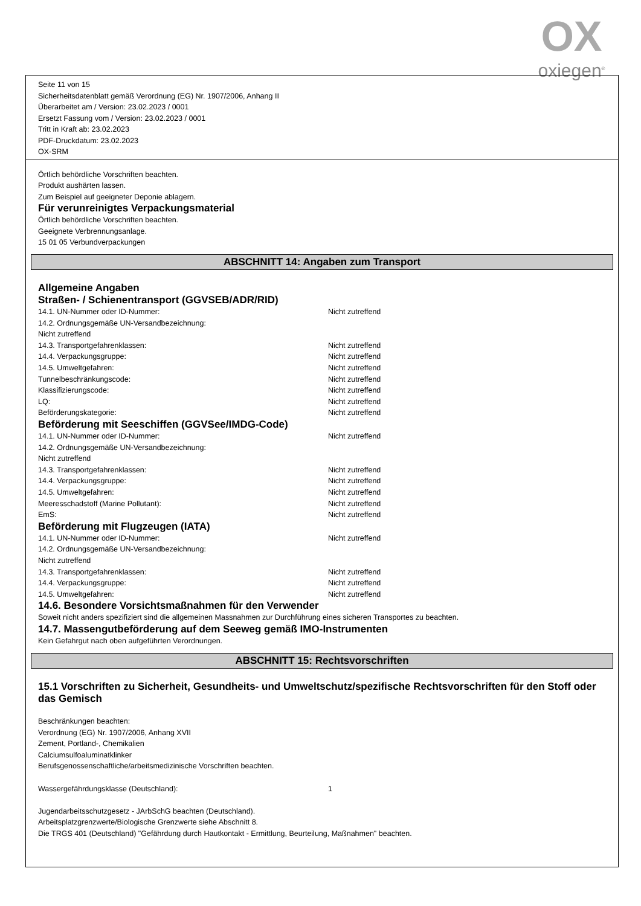OX
oxiegen<sup>®</sup>
Seite 11 von 15
Sicherheitsdatenblatt gemäß Verordnung (EG) Nr. 1907/2006, Anhang II
Überarbeitet am / Version: 23.02.2023 / 0001
Ersetzt Fassung vom / Version: 23.02.2023 / 0001
Tritt in Kraft ab: 23.02.2023
PDF-Druckdatum: 23.02.2023
OX-SRM
Örtlich behördliche Vorschriften beachten.
Produkt aushärten lassen.
Zum Beispiel auf geeigneter Deponie ablagern.
Für verunreinigtes Verpackungsmaterial
Örtlich behördliche Vorschriften beachten.
Geeignete Verbrennungsanlage.
15 01 05 Verbundverpackungen
ABSCHNITT 14: Angaben zum Transport
Allgemeine Angaben
Straßen- / Schienentransport (GGVSEB/ADR/RID)
14.1. UN-Nummer oder ID-Nummer: Nicht zutreffend
14.2. Ordnungsgemäße UN-Versandbezeichnung:
Nicht zutreffend
14.3. Transportgefahrenklassen: Nicht zutreffend
14.4. Verpackungsgruppe: Nicht zutreffend
14.5. Umweltgefahren: Nicht zutreffend
Tunnelbeschränkungscode: Nicht zutreffend
Klassifizierungscode: Nicht zutreffend
LQ: Nicht zutreffend
Beförderungskategorie: Nicht zutreffend
Beförderung mit Seeschiffen (GGVSee/IMDG-Code)
14.1. UN-Nummer oder ID-Nummer: Nicht zutreffend
14.2. Ordnungsgemäße UN-Versandbezeichnung:
Nicht zutreffend
14.3. Transportgefahrenklassen: Nicht zutreffend
14.4. Verpackungsgruppe: Nicht zutreffend
14.5. Umweltgefahren: Nicht zutreffend
Meeresschadstoff (Marine Pollutant): Nicht zutreffend
EmS: Nicht zutreffend
Beförderung mit Flugzeugen (IATA)
14.1. UN-Nummer oder ID-Nummer: Nicht zutreffend
14.2. Ordnungsgemäße UN-Versandbezeichnung:
Nicht zutreffend
14.3. Transportgefahrenklassen: Nicht zutreffend
14.4. Verpackungsgruppe: Nicht zutreffend
14.5. Umweltgefahren: Nicht zutreffend
14.6. Besondere Vorsichtsmaßnahmen für den Verwender
Soweit nicht anders spezifiziert sind die allgemeinen Massnahmen zur Durchführung eines sicheren Transportes zu beachten.
14.7. Massengutbeförderung auf dem Seeweg gemäß IMO-Instrumenten
Kein Gefahrgut nach oben aufgeführten Verordnungen.
ABSCHNITT 15: Rechtsvorschriften
15.1 Vorschriften zu Sicherheit, Gesundheits- und Umweltschutz/spezifische Rechtsvorschriften für den Stoff oder das Gemisch
Beschränkungen beachten:
Verordnung (EG) Nr. 1907/2006, Anhang XVII
Zement, Portland-, Chemikalien
Calciumsulfoaluminatklinker
Berufsgenossenschaftliche/arbeitsmedizinische Vorschriften beachten.
Wassergefährdungsklasse (Deutschland): 1
Jugendarbeitsschutzgesetz - JArbSchG beachten (Deutschland).
Arbeitsplatzgrenzwerte/Biologische Grenzwerte siehe Abschnitt 8.
Die TRGS 401 (Deutschland) "Gefährdung durch Hautkontakt - Ermittlung, Beurteilung, Maßnahmen" beachten.